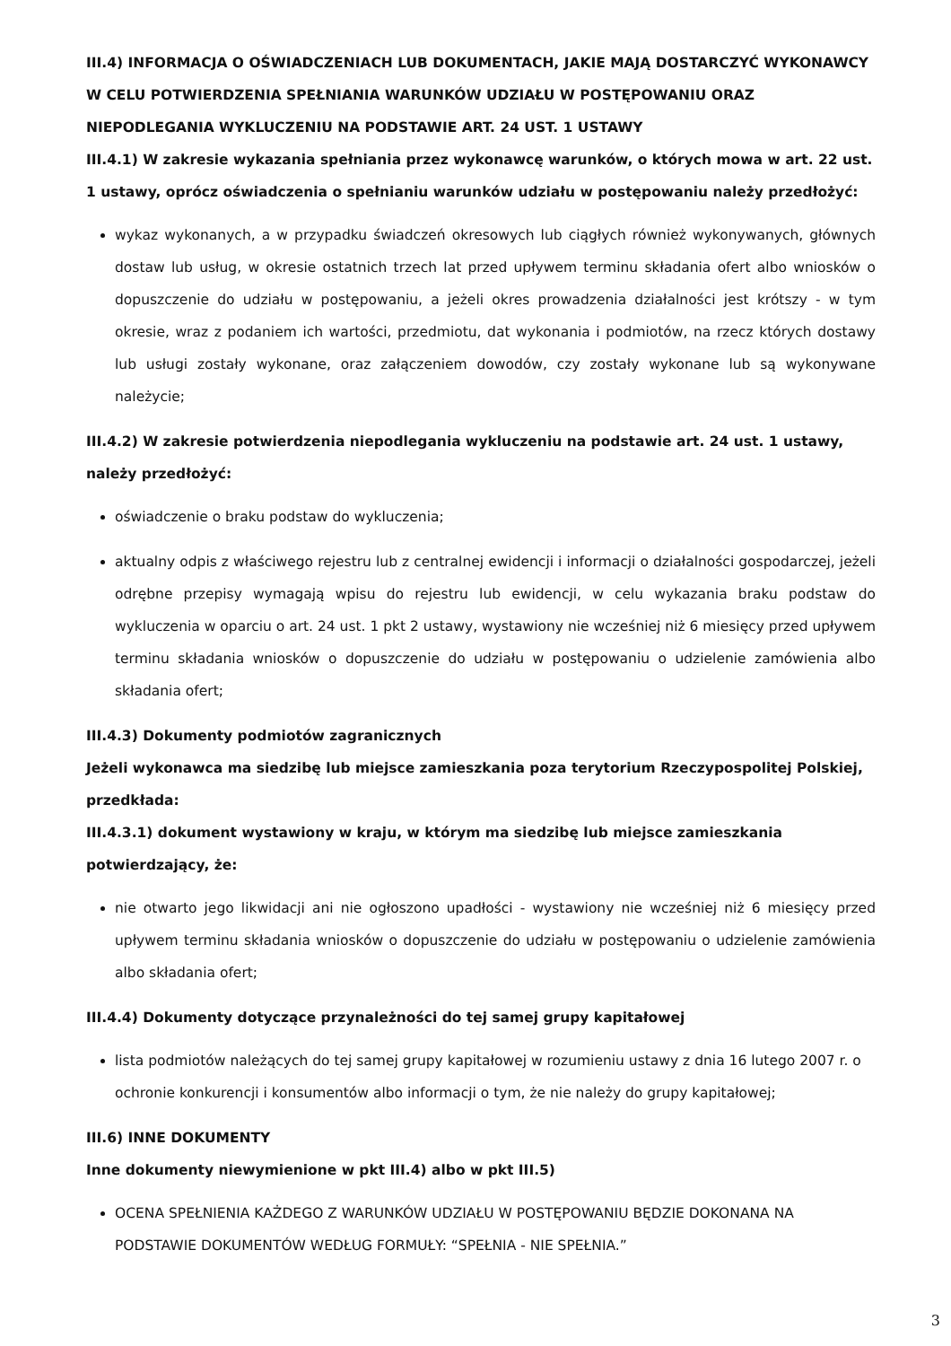III.4) INFORMACJA O OŚWIADCZENIACH LUB DOKUMENTACH, JAKIE MAJĄ DOSTARCZYĆ WYKONAWCY W CELU POTWIERDZENIA SPEŁNIANIA WARUNKÓW UDZIAŁU W POSTĘPOWANIU ORAZ NIEPODLEGANIA WYKLUCZENIU NA PODSTAWIE ART. 24 UST. 1 USTAWY
III.4.1) W zakresie wykazania spełniania przez wykonawcę warunków, o których mowa w art. 22 ust. 1 ustawy, oprócz oświadczenia o spełnianiu warunków udziału w postępowaniu należy przedłożyć:
wykaz wykonanych, a w przypadku świadczeń okresowych lub ciągłych również wykonywanych, głównych dostaw lub usług, w okresie ostatnich trzech lat przed upływem terminu składania ofert albo wniosków o dopuszczenie do udziału w postępowaniu, a jeżeli okres prowadzenia działalności jest krótszy - w tym okresie, wraz z podaniem ich wartości, przedmiotu, dat wykonania i podmiotów, na rzecz których dostawy lub usługi zostały wykonane, oraz załączeniem dowodów, czy zostały wykonane lub są wykonywane należycie;
III.4.2) W zakresie potwierdzenia niepodlegania wykluczeniu na podstawie art. 24 ust. 1 ustawy, należy przedłożyć:
oświadczenie o braku podstaw do wykluczenia;
aktualny odpis z właściwego rejestru lub z centralnej ewidencji i informacji o działalności gospodarczej, jeżeli odrębne przepisy wymagają wpisu do rejestru lub ewidencji, w celu wykazania braku podstaw do wykluczenia w oparciu o art. 24 ust. 1 pkt 2 ustawy, wystawiony nie wcześniej niż 6 miesięcy przed upływem terminu składania wniosków o dopuszczenie do udziału w postępowaniu o udzielenie zamówienia albo składania ofert;
III.4.3) Dokumenty podmiotów zagranicznych
Jeżeli wykonawca ma siedzibę lub miejsce zamieszkania poza terytorium Rzeczypospolitej Polskiej, przedkłada:
III.4.3.1) dokument wystawiony w kraju, w którym ma siedzibę lub miejsce zamieszkania potwierdzający, że:
nie otwarto jego likwidacji ani nie ogłoszono upadłości - wystawiony nie wcześniej niż 6 miesięcy przed upływem terminu składania wniosków o dopuszczenie do udziału w postępowaniu o udzielenie zamówienia albo składania ofert;
III.4.4) Dokumenty dotyczące przynależności do tej samej grupy kapitałowej
lista podmiotów należących do tej samej grupy kapitałowej w rozumieniu ustawy z dnia 16 lutego 2007 r. o ochronie konkurencji i konsumentów albo informacji o tym, że nie należy do grupy kapitałowej;
III.6) INNE DOKUMENTY
Inne dokumenty niewymienione w pkt III.4) albo w pkt III.5)
OCENA SPEŁNIENIA KAŻDEGO Z WARUNKÓW UDZIAŁU W POSTĘPOWANIU BĘDZIE DOKONANA NA PODSTAWIE DOKUMENTÓW WEDŁUG FORMUŁY: “SPEŁNIA - NIE SPEŁNIA.”
3